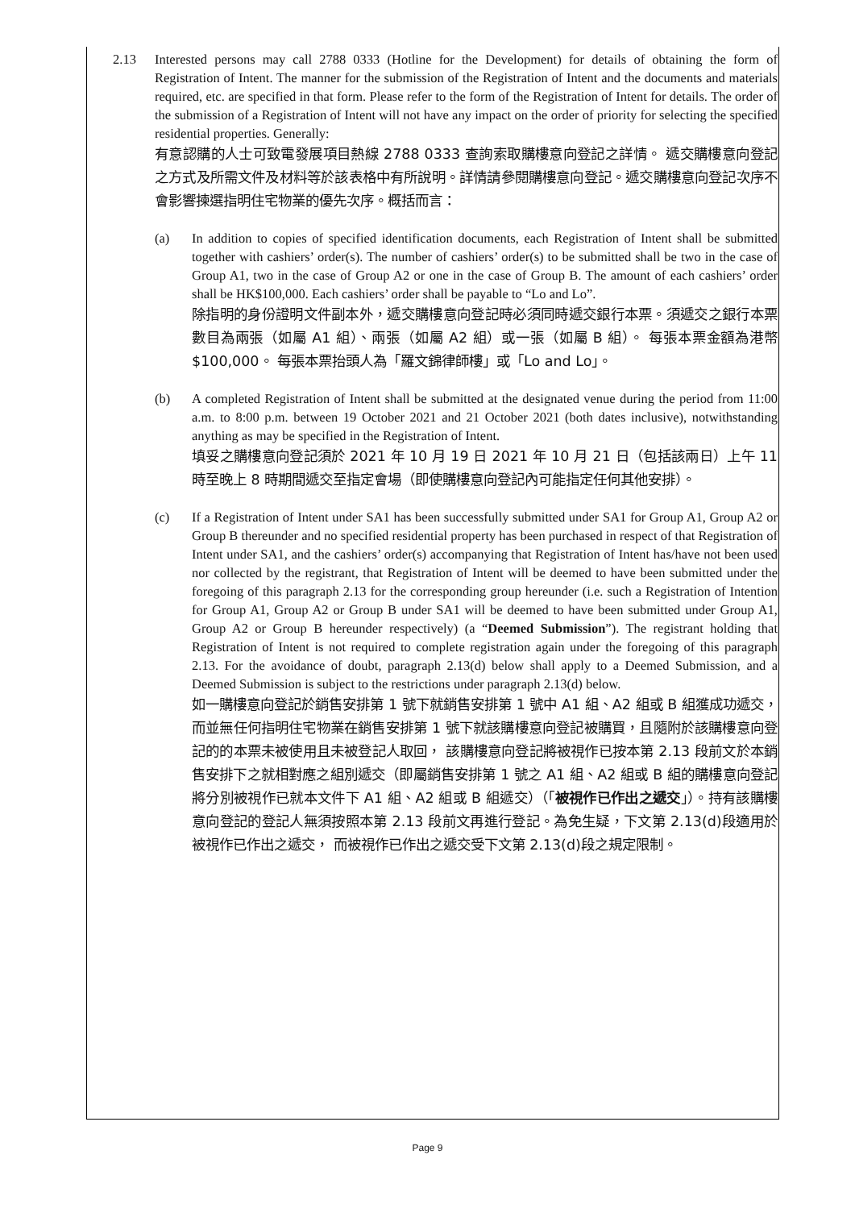2.13 Interested persons may call 2788 0333 (Hotline for the Development) for details of obtaining the form of Registration of Intent. The manner for the submission of the Registration of Intent and the documents and materials required, etc. are specified in that form. Please refer to the form of the Registration of Intent for details. The order of the submission of a Registration of Intent will not have any impact on the order of priority for selecting the specified residential properties. Generally:
有意認購的人士可致電發展項目熱線 2788 0333 查詢索取購樓意向登記之詳情。 遞交購樓意向登記之方式及所需文件及材料等於該表格中有所說明。詳情請參閱購樓意向登記。遞交購樓意向登記次序不會影響揀選指明住宅物業的優先次序。概括而言：
(a) In addition to copies of specified identification documents, each Registration of Intent shall be submitted together with cashiers’ order(s). The number of cashiers’ order(s) to be submitted shall be two in the case of Group A1, two in the case of Group A2 or one in the case of Group B. The amount of each cashiers’ order shall be HK$100,000. Each cashiers’ order shall be payable to “Lo and Lo”.
除指明的身份證明文件副本外，遞交購樓意向登記時必須同時遞交銀行本票。須遞交之銀行本票數目為兩張（如屬 A1 組）、兩張（如屬 A2 組）或一張（如屬 B 組）。 每張本票金額為港幣$100,000。 每張本票抬頭人為「羅文錦律師樓」或「Lo and Lo」。
(b) A completed Registration of Intent shall be submitted at the designated venue during the period from 11:00 a.m. to 8:00 p.m. between 19 October 2021 and 21 October 2021 (both dates inclusive), notwithstanding anything as may be specified in the Registration of Intent.
填妥之購樓意向登記須於 2021 年 10 月 19 日 2021 年 10 月 21 日（包括該兩日）上午 11 時至晚上 8 時期間遞交至指定會場（即使購樓意向登記內可能指定任何其他安排）。
(c) If a Registration of Intent under SA1 has been successfully submitted under SA1 for Group A1, Group A2 or Group B thereunder and no specified residential property has been purchased in respect of that Registration of Intent under SA1, and the cashiers’ order(s) accompanying that Registration of Intent has/have not been used nor collected by the registrant, that Registration of Intent will be deemed to have been submitted under the foregoing of this paragraph 2.13 for the corresponding group hereunder (i.e. such a Registration of Intention for Group A1, Group A2 or Group B under SA1 will be deemed to have been submitted under Group A1, Group A2 or Group B hereunder respectively) (a “Deemed Submission”). The registrant holding that Registration of Intent is not required to complete registration again under the foregoing of this paragraph 2.13. For the avoidance of doubt, paragraph 2.13(d) below shall apply to a Deemed Submission, and a Deemed Submission is subject to the restrictions under paragraph 2.13(d) below.
如一購樓意向登記於銷售安排第 1 號下就銷售安排第 1 號中 A1 組、A2 組或 B 組獲成功遞交，而並無任何指明住宅物業在銷售安排第 1 號下就該購樓意向登記被購買，且隨附於該購樓意向登記的的本票未被使用且未被登記人取回， 該購樓意向登記將被視作已按本第 2.13 段前文於本銷售安排下之就相對應之組別遞交（即屬銷售安排第 1 號之 A1 組、A2 組或 B 組的購樓意向登記將分別被視作已就本文件下 A1 組、A2 組或 B 組遞交）（「被視作已作出之遞交」）。持有該購樓意向登記的登記人無須按照本第 2.13 段前文再進行登記。為免生疑，下文第 2.13(d)段適用於被視作已作出之遞交， 而被視作已作出之遞交受下文第 2.13(d)段之規定限制。
Page 9